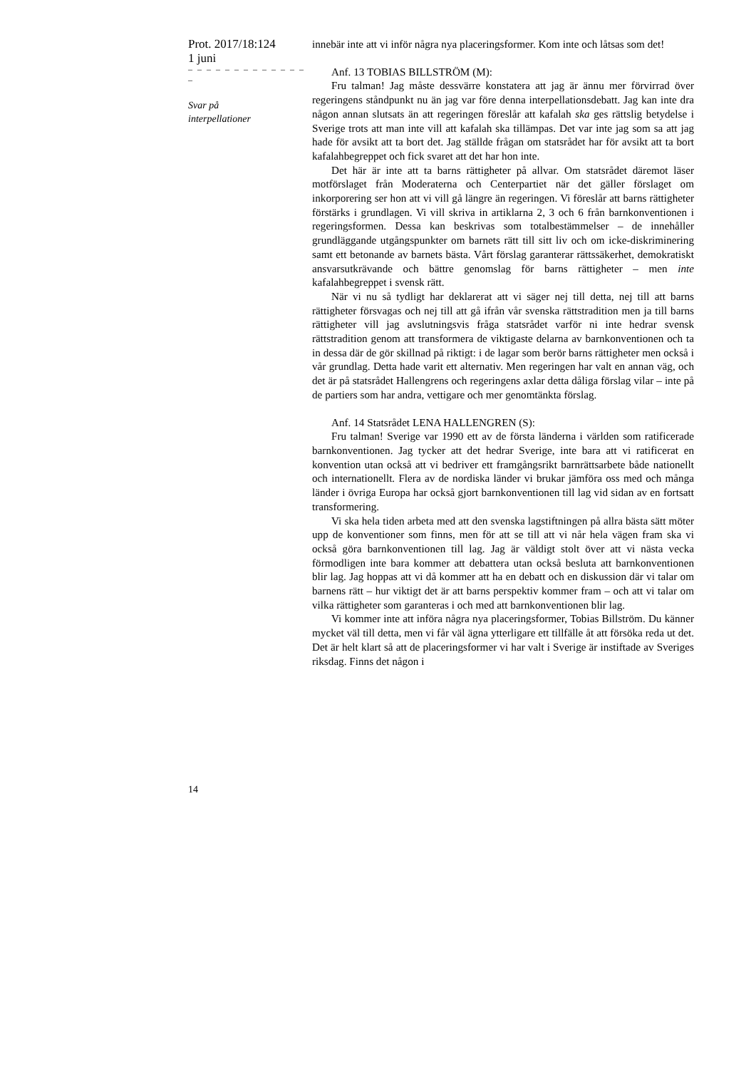Prot. 2017/18:124
1 juni
– – – – – – – – – – – – – –
Svar på
interpellationer
14
innebär inte att vi inför några nya placeringsformer. Kom inte och låtsas som det!
Anf. 13 TOBIAS BILLSTRÖM (M):
Fru talman! Jag måste dessvärre konstatera att jag är ännu mer förvirrad över regeringens ståndpunkt nu än jag var före denna interpellationsdebatt. Jag kan inte dra någon annan slutsats än att regeringen föreslår att kafalah ska ges rättslig betydelse i Sverige trots att man inte vill att kafalah ska tillämpas. Det var inte jag som sa att jag hade för avsikt att ta bort det. Jag ställde frågan om statsrådet har för avsikt att ta bort kafalahbegreppet och fick svaret att det har hon inte.
Det här är inte att ta barns rättigheter på allvar. Om statsrådet däremot läser motförslaget från Moderaterna och Centerpartiet när det gäller förslaget om inkorporering ser hon att vi vill gå längre än regeringen. Vi föreslår att barns rättigheter förstärks i grundlagen. Vi vill skriva in artiklarna 2, 3 och 6 från barnkonventionen i regeringsformen. Dessa kan beskrivas som totalbestämmelser – de innehåller grundläggande utgångspunkter om barnets rätt till sitt liv och om icke-diskriminering samt ett betonande av barnets bästa. Vårt förslag garanterar rättssäkerhet, demokratiskt ansvarsutkrävande och bättre genomslag för barns rättigheter – men inte kafalahbegreppet i svensk rätt.
När vi nu så tydligt har deklarerat att vi säger nej till detta, nej till att barns rättigheter försvagas och nej till att gå ifrån vår svenska rättstradition men ja till barns rättigheter vill jag avslutningsvis fråga statsrådet varför ni inte hedrar svensk rättstradition genom att transformera de viktigaste delarna av barnkonventionen och ta in dessa där de gör skillnad på riktigt: i de lagar som berör barns rättigheter men också i vår grundlag. Detta hade varit ett alternativ. Men regeringen har valt en annan väg, och det är på statsrådet Hallengrens och regeringens axlar detta dåliga förslag vilar – inte på de partiers som har andra, vettigare och mer genomtänkta förslag.
Anf. 14 Statsrådet LENA HALLENGREN (S):
Fru talman! Sverige var 1990 ett av de första länderna i världen som ratificerade barnkonventionen. Jag tycker att det hedrar Sverige, inte bara att vi ratificerat en konvention utan också att vi bedriver ett framgångsrikt barnrättsarbete både nationellt och internationellt. Flera av de nordiska länder vi brukar jämföra oss med och många länder i övriga Europa har också gjort barnkonventionen till lag vid sidan av en fortsatt transformering.
Vi ska hela tiden arbeta med att den svenska lagstiftningen på allra bästa sätt möter upp de konventioner som finns, men för att se till att vi når hela vägen fram ska vi också göra barnkonventionen till lag. Jag är väldigt stolt över att vi nästa vecka förmodligen inte bara kommer att debattera utan också besluta att barnkonventionen blir lag. Jag hoppas att vi då kommer att ha en debatt och en diskussion där vi talar om barnens rätt – hur viktigt det är att barns perspektiv kommer fram – och att vi talar om vilka rättigheter som garanteras i och med att barnkonventionen blir lag.
Vi kommer inte att införa några nya placeringsformer, Tobias Billström. Du känner mycket väl till detta, men vi får väl ägna ytterligare ett tillfälle åt att försöka reda ut det. Det är helt klart så att de placeringsformer vi har valt i Sverige är instiftade av Sveriges riksdag. Finns det någon i